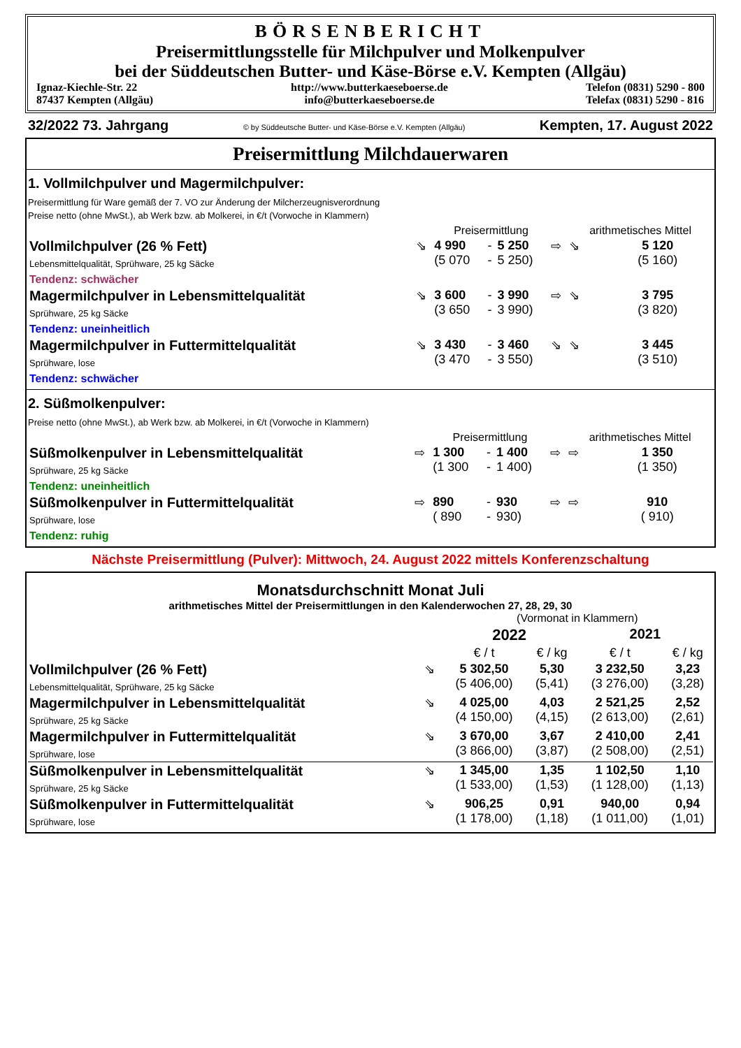BÖRSENBERICHT
Preisermittlungsstelle für Milchpulver und Molkenpulver
bei der Süddeutschen Butter- und Käse-Börse e.V. Kempten (Allgäu)
Ignaz-Kiechle-Str. 22
87437 Kempten (Allgäu) http://www.butterkaeseboerse.de
info@butterkaeseboerse.de Telefon (0831) 5290 - 800
Telefax (0831) 5290 - 816
32/2022 73. Jahrgang © by Süddeutsche Butter- und Käse-Börse e.V. Kempten (Allgäu) Kempten, 17. August 2022
Preisermittlung Milchdauerwaren
1. Vollmilchpulver und Magermilchpulver:
Preisermittlung für Ware gemäß der 7. VO zur Änderung der Milcherzeugnisverordnung
Preise netto (ohne MwSt.), ab Werk bzw. ab Molkerei, in €/t (Vorwoche in Klammern)
| | Preisermittlung | | | | | arithmetisches Mittel | |
| --- | --- | --- | --- | --- | --- | --- | --- |
| Vollmilchpulver (26 % Fett) Lebensmittelqualität, Sprühware, 25 kg Säcke Tendenz: schwächer | ⇘ | 4 990 (5 070 | - - | 5 250 5 250) | ⇨ | ⇘ | 5 120 (5 160) |
| Magermilchpulver in Lebensmittelqualität Sprühware, 25 kg Säcke Tendenz: uneinheitlich | ⇘ | 3 600 (3 650 | - - | 3 990 3 990) | ⇨ | ⇘ | 3 795 (3 820) |
| Magermilchpulver in Futtermittelqualität Sprühware, lose Tendenz: schwächer | ⇘ | 3 430 (3 470 | - - | 3 460 3 550) | ⇘ | ⇘ | 3 445 (3 510) |
2. Süßmolkenpulver:
Preise netto (ohne MwSt.), ab Werk bzw. ab Molkerei, in €/t (Vorwoche in Klammern)
| | Preisermittlung | | | | | arithmetisches Mittel | |
| --- | --- | --- | --- | --- | --- | --- | --- |
| Süßmolkenpulver in Lebensmittelqualität Sprühware, 25 kg Säcke Tendenz: uneinheitlich | ⇨ | 1 300 (1 300 | - - | 1 400 1 400) | ⇨ | ⇨ | 1 350 (1 350) |
| Süßmolkenpulver in Futtermittelqualität Sprühware, lose Tendenz: ruhig | ⇨ | 890 ( 890 | - - | 930 930) | ⇨ | ⇨ | 910 ( 910) |
Nächste Preisermittlung (Pulver): Mittwoch, 24. August 2022 mittels Konferenzschaltung
Monatsdurchschnitt Monat Juli
arithmetisches Mittel der Preisermittlungen in den Kalenderwochen 27, 28, 29, 30
| | | (Vormonat in Klammern) | | | |
| --- | --- | --- | --- | --- | --- |
| | | 2022 | | 2021 | |
| | | € / t | € / kg | € / t | € / kg |
| Vollmilchpulver (26 % Fett) Lebensmittelqualität, Sprühware, 25 kg Säcke | ⇘ | 5 302,50 (5 406,00) | 5,30 (5,41) | 3 232,50 (3 276,00) | 3,23 (3,28) |
| Magermilchpulver in Lebensmittelqualität Sprühware, 25 kg Säcke | ⇘ | 4 025,00 (4 150,00) | 4,03 (4,15) | 2 521,25 (2 613,00) | 2,52 (2,61) |
| Magermilchpulver in Futtermittelqualität Sprühware, lose | ⇘ | 3 670,00 (3 866,00) | 3,67 (3,87) | 2 410,00 (2 508,00) | 2,41 (2,51) |
| Süßmolkenpulver in Lebensmittelqualität Sprühware, 25 kg Säcke | ⇘ | 1 345,00 (1 533,00) | 1,35 (1,53) | 1 102,50 (1 128,00) | 1,10 (1,13) |
| Süßmolkenpulver in Futtermittelqualität Sprühware, lose | ⇘ | 906,25 (1 178,00) | 0,91 (1,18) | 940,00 (1 011,00) | 0,94 (1,01) |